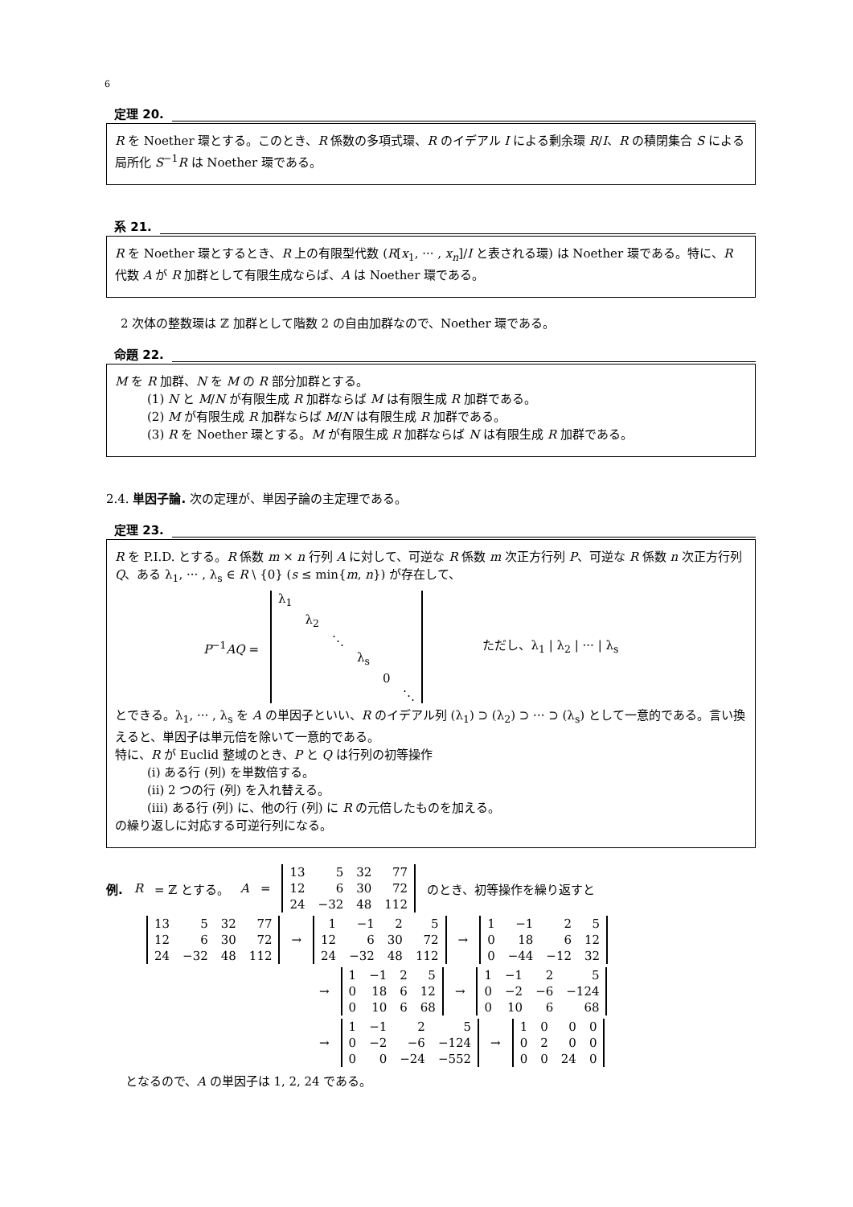6
定理 20.
R を Noether 環とする。このとき、R 係数の多項式環、R のイデアル I による剰余環 R/I、R の積閉集合 S による局所化 S<sup>−1</sup>R は Noether 環である。
系 21.
R を Noether 環とするとき、R 上の有限型代数 (R[x<sub>1</sub>, ··· , x<sub>n</sub>]/I と表される環) は Noether 環である。特に、R 代数 A が R 加群として有限生成ならば、A は Noether 環である。
2 次体の整数環は ℤ 加群として階数 2 の自由加群なので、Noether 環である。
命題 22.
M を R 加群、N を M の R 部分加群とする。
(1) N と M/N が有限生成 R 加群ならば M は有限生成 R 加群である。
(2) M が有限生成 R 加群ならば M/N は有限生成 R 加群である。
(3) R を Noether 環とする。M が有限生成 R 加群ならば N は有限生成 R 加群である。
2.4. 単因子論. 次の定理が、単因子論の主定理である。
定理 23.
R を P.I.D. とする。R 係数 m × n 行列 A に対して、可逆な R 係数 m 次正方行列 P、可逆な R 係数 n 次正方行列 Q、ある λ<sub>1</sub>, ··· , λ<sub>s</sub> ∈ R \ {0} (s ≤ min{m, n}) が存在して、
P<sup>−1</sup>AQ =
| λ<sub>1</sub> | | | | | |
| | λ<sub>2</sub> | | | | |
| | | ⋱ | | | |
| | | | λ<sub>s</sub> | | |
| | | | | 0 | |
| | | | | | ⋱ |
ただし、λ<sub>1</sub> | λ<sub>2</sub> | ··· | λ<sub>s</sub>
とできる。λ<sub>1</sub>, ··· , λ<sub>s</sub> を A の単因子といい、R のイデアル列 (λ<sub>1</sub>) ⊃ (λ<sub>2</sub>) ⊃ ··· ⊃ (λ<sub>s</sub>) として一意的である。言い換えると、単因子は単元倍を除いて一意的である。
特に、R が Euclid 整域のとき、P と Q は行列の初等操作
(i) ある行 (列) を単数倍する。
(ii) 2 つの行 (列) を入れ替える。
(iii) ある行 (列) に、他の行 (列) に R の元倍したものを加える。
の繰り返しに対応する可逆行列になる。
例. R = ℤ とする。 A =
| 13 | 5 | 32 | 77 |
| 12 | 6 | 30 | 72 |
| 24 | −32 | 48 | 112 |
のとき、初等操作を繰り返すと
| 13 | 5 | 32 | 77 |
| 12 | 6 | 30 | 72 |
| 24 | −32 | 48 | 112 |
→
| 1 | −1 | 2 | 5 |
| 12 | 6 | 30 | 72 |
| 24 | −32 | 48 | 112 |
→
| 1 | −1 | 2 | 5 |
| 0 | 18 | 6 | 12 |
| 0 | −44 | −12 | 32 |
→
| 1 | −1 | 2 | 5 |
| 0 | 18 | 6 | 12 |
| 0 | 10 | 6 | 68 |
→
| 1 | −1 | 2 | 5 |
| 0 | −2 | −6 | −124 |
| 0 | 10 | 6 | 68 |
→
| 1 | −1 | 2 | 5 |
| 0 | −2 | −6 | −124 |
| 0 | 0 | −24 | −552 |
→
| 1 | 0 | 0 | 0 |
| 0 | 2 | 0 | 0 |
| 0 | 0 | 24 | 0 |
となるので、A の単因子は 1, 2, 24 である。